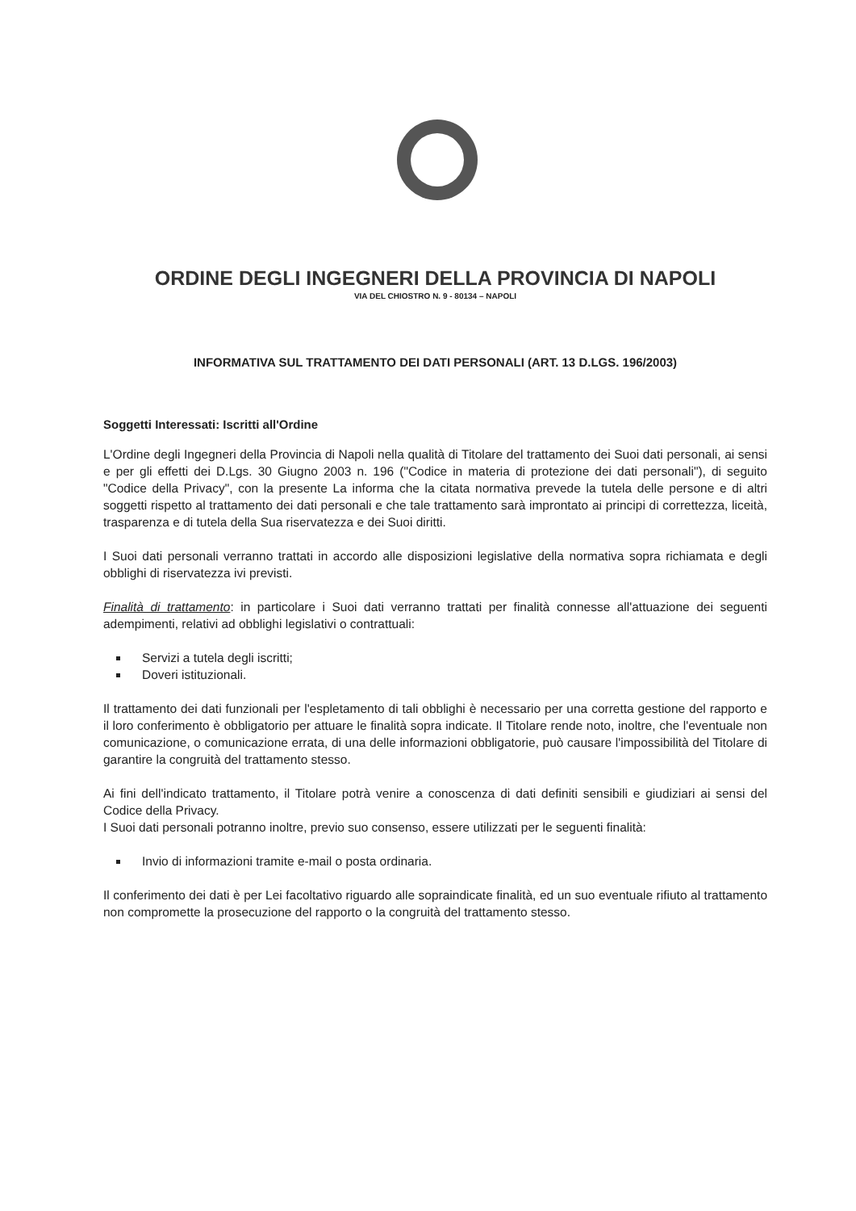ORDINE DEGLI INGEGNERI DELLA PROVINCIA DI NAPOLI
VIA DEL CHIOSTRO N. 9 - 80134 – NAPOLI
INFORMATIVA SUL TRATTAMENTO DEI DATI PERSONALI (ART. 13 D.LGS. 196/2003)
Soggetti Interessati: Iscritti all'Ordine
L'Ordine degli Ingegneri della Provincia di Napoli nella qualità di Titolare del trattamento dei Suoi dati personali, ai sensi e per gli effetti dei D.Lgs. 30 Giugno 2003 n. 196 ("Codice in materia di protezione dei dati personali"), di seguito "Codice della Privacy", con la presente La informa che la citata normativa prevede la tutela delle persone e di altri soggetti rispetto al trattamento dei dati personali e che tale trattamento sarà improntato ai principi di correttezza, liceità, trasparenza e di tutela della Sua riservatezza e dei Suoi diritti.
I Suoi dati personali verranno trattati in accordo alle disposizioni legislative della normativa sopra richiamata e degli obblighi di riservatezza ivi previsti.
Finalità di trattamento: in particolare i Suoi dati verranno trattati per finalità connesse all'attuazione dei seguenti adempimenti, relativi ad obblighi legislativi o contrattuali:
Servizi a tutela degli iscritti;
Doveri istituzionali.
Il trattamento dei dati funzionali per l'espletamento di tali obblighi è necessario per una corretta gestione del rapporto e il loro conferimento è obbligatorio per attuare le finalità sopra indicate. Il Titolare rende noto, inoltre, che l'eventuale non comunicazione, o comunicazione errata, di una delle informazioni obbligatorie, può causare l'impossibilità del Titolare di garantire la congruità del trattamento stesso.
Ai fini dell'indicato trattamento, il Titolare potrà venire a conoscenza di dati definiti sensibili e giudiziari ai sensi del Codice della Privacy.
I Suoi dati personali potranno inoltre, previo suo consenso, essere utilizzati per le seguenti finalità:
Invio di informazioni tramite e-mail o posta ordinaria.
Il conferimento dei dati è per Lei facoltativo riguardo alle sopraindicate finalità, ed un suo eventuale rifiuto al trattamento non compromette la prosecuzione del rapporto o la congruità del trattamento stesso.